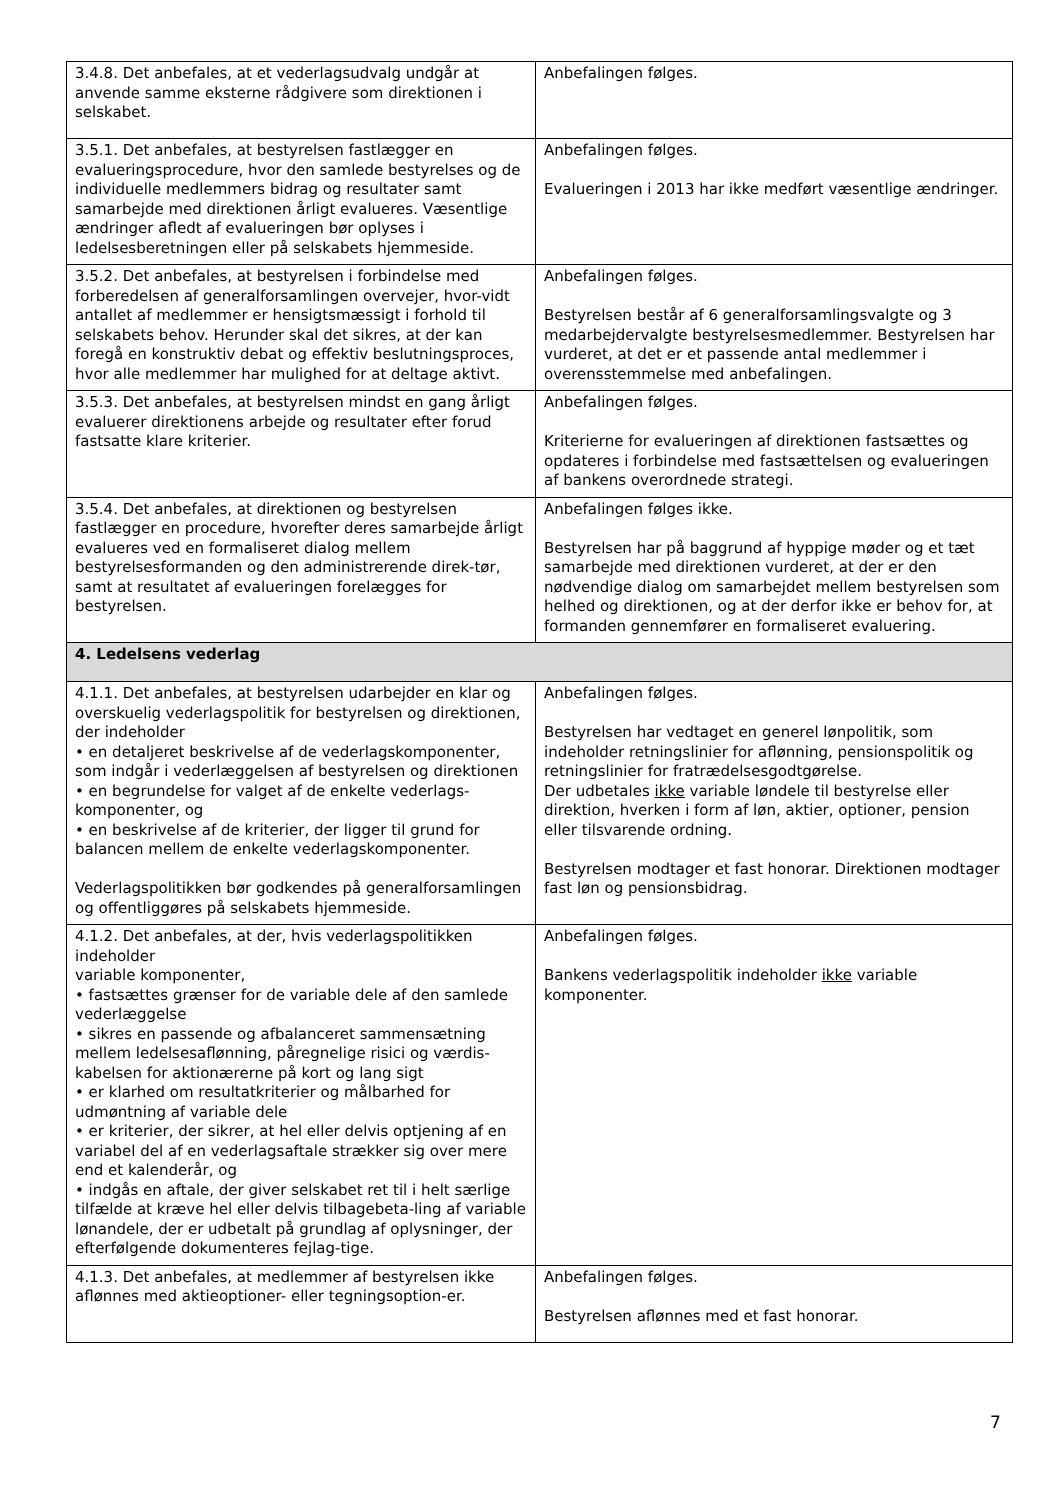| 3.4.8. Det anbefales, at et vederlagsudvalg undgår at anvende samme eksterne rådgivere som direktionen i selskabet. | Anbefalingen følges. |
| 3.5.1. Det anbefales, at bestyrelsen fastlægger en evalueringsprocedure, hvor den samlede bestyrelses og de individuelle medlemmers bidrag og resultater samt samarbejde med direktionen årligt evalueres. Væsentlige ændringer afledt af evalueringen bør oplyses i ledelsesberetningen eller på selskabets hjemmeside. | Anbefalingen følges. Evalueringen i 2013 har ikke medført væsentlige ændringer. |
| 3.5.2. Det anbefales, at bestyrelsen i forbindelse med forberedelsen af generalforsamlingen overvejer, hvor-vidt antallet af medlemmer er hensigtsmæssigt i forhold til selskabets behov. Herunder skal det sikres, at der kan foregå en konstruktiv debat og effektiv beslutningsproces, hvor alle medlemmer har mulighed for at deltage aktivt. | Anbefalingen følges. Bestyrelsen består af 6 generalforsamlingsvalgte og 3 medarbejdervalgte bestyrelsesmedlemmer. Bestyrelsen har vurderet, at det er et passende antal medlemmer i overensstemmelse med anbefalingen. |
| 3.5.3. Det anbefales, at bestyrelsen mindst en gang årligt evaluerer direktionens arbejde og resultater efter forud fastsatte klare kriterier. | Anbefalingen følges. Kriterierne for evalueringen af direktionen fastsættes og opdateres i forbindelse med fastsættelsen og evalueringen af bankens overordnede strategi. |
| 3.5.4. Det anbefales, at direktionen og bestyrelsen fastlægger en procedure, hvorefter deres samarbejde årligt evalueres ved en formaliseret dialog mellem bestyrelsesformanden og den administrerende direk-tør, samt at resultatet af evalueringen forelægges for bestyrelsen. | Anbefalingen følges ikke. Bestyrelsen har på baggrund af hyppige møder og et tæt samarbejde med direktionen vurderet, at der er den nødvendige dialog om samarbejdet mellem bestyrelsen som helhed og direktionen, og at der derfor ikke er behov for, at formanden gennemfører en formaliseret evaluering. |
| 4. Ledelsens vederlag | |
| 4.1.1. Det anbefales, at bestyrelsen udarbejder en klar og overskuelig vederlagspolitik for bestyrelsen og direktionen, der indeholder • en detaljeret beskrivelse af de vederlagskomponenter, som indgår i vederlæggelsen af bestyrelsen og direktionen • en begrundelse for valget af de enkelte vederlags-komponenter, og • en beskrivelse af de kriterier, der ligger til grund for balancen mellem de enkelte vederlagskomponenter. Vederlagspolitikken bør godkendes på generalforsamlingen og offentliggøres på selskabets hjemmeside. | Anbefalingen følges. Bestyrelsen har vedtaget en generel lønpolitik, som indeholder retningslinier for aflønning, pensionspolitik og retningslinier for fratrædelsesgodtgørelse. Der udbetales ikke variable løndele til bestyrelse eller direktion, hverken i form af løn, aktier, optioner, pension eller tilsvarende ordning. Bestyrelsen modtager et fast honorar. Direktionen modtager fast løn og pensionsbidrag. |
| 4.1.2. Det anbefales, at der, hvis vederlagspolitikken indeholder variable komponenter, • fastsættes grænser for de variable dele af den samlede vederlæggelse • sikres en passende og afbalanceret sammensætning mellem ledelsesaflønning, påregnelige risici og værdis-kabelsen for aktionærerne på kort og lang sigt • er klarhed om resultatkriterier og målbarhed for udmøntning af variable dele • er kriterier, der sikrer, at hel eller delvis optjening af en variabel del af en vederlagsaftale strækker sig over mere end et kalenderår, og • indgås en aftale, der giver selskabet ret til i helt særlige tilfælde at kræve hel eller delvis tilbagebeta-ling af variable lønandele, der er udbetalt på grundlag af oplysninger, der efterfølgende dokumenteres fejlag-tige. | Anbefalingen følges. Bankens vederlagspolitik indeholder ikke variable komponenter. |
| 4.1.3. Det anbefales, at medlemmer af bestyrelsen ikke aflønnes med aktieoptioner- eller tegningsoption-er. | Anbefalingen følges. Bestyrelsen aflønnes med et fast honorar. |
7